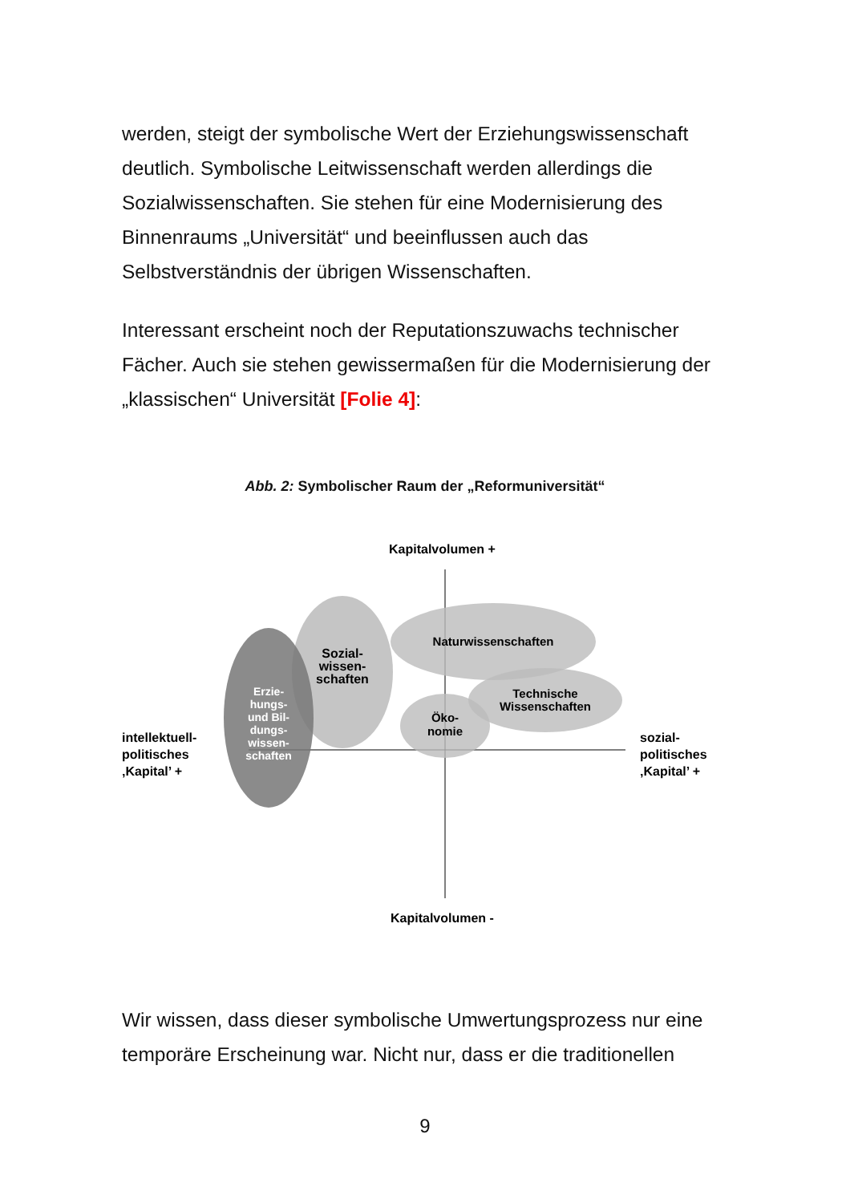werden, steigt der symbolische Wert der Erziehungswissenschaft deutlich. Symbolische Leitwissenschaft werden allerdings die Sozialwissenschaften. Sie stehen für eine Modernisierung des Binnenraums „Universität“ und beeinflussen auch das Selbstverständnis der übrigen Wissenschaften.
Interessant erscheint noch der Reputationszuwachs technischer Fächer. Auch sie stehen gewissermaßen für die Modernisierung der „klassischen“ Universität [Folie 4]:
Abb. 2: Symbolischer Raum der „Reformuniversität“
Kapitalvolumen +
Sozial-
wissen-
schaften
Erzie-
hungs-
und Bil-
dungs-
wissen-
schaften
Naturwissenschaften
Technische
Wissenschaften
Öko-
nomie
intellektuell-
politisches
‚Kapital’ +
sozial-
politisches
‚Kapital’ +
Kapitalvolumen -
Wir wissen, dass dieser symbolische Umwertungsprozess nur eine temporäre Erscheinung war. Nicht nur, dass er die traditionellen
9